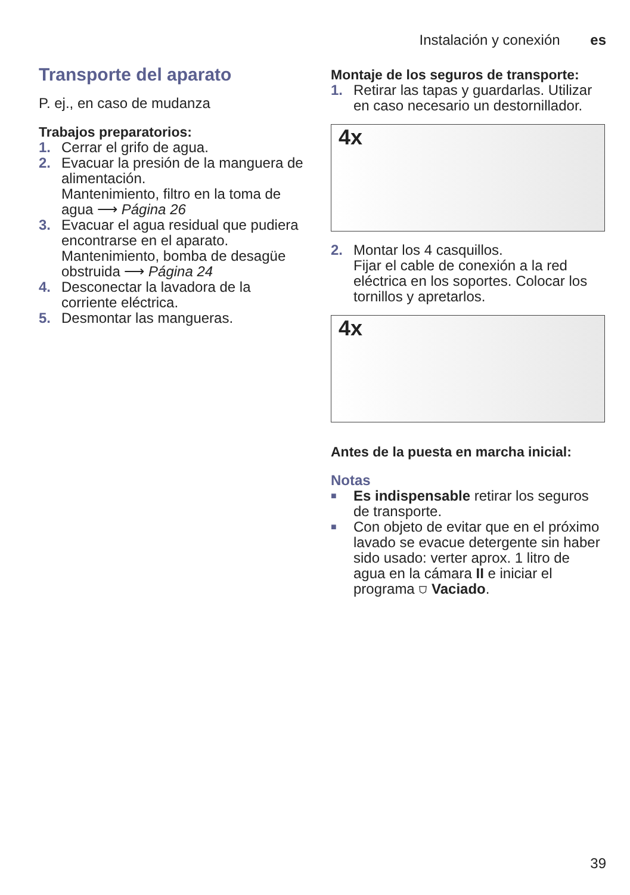Instalación y conexión es
Transporte del aparato
P. ej., en caso de mudanza
Trabajos preparatorios:
1. Cerrar el grifo de agua.
2. Evacuar la presión de la manguera de alimentación.
Mantenimiento, filtro en la toma de agua ⟶ Página 26
3. Evacuar el agua residual que pudiera encontrarse en el aparato.
Mantenimiento, bomba de desagüe obstruida ⟶ Página 24
4. Desconectar la lavadora de la corriente eléctrica.
5. Desmontar las mangueras.
Montaje de los seguros de transporte:
1. Retirar las tapas y guardarlas. Utilizar en caso necesario un destornillador.
4x
2. Montar los 4 casquillos.
Fijar el cable de conexión a la red eléctrica en los soportes. Colocar los tornillos y apretarlos.
4x
Antes de la puesta en marcha inicial:
Notas
■
Es indispensable retirar los seguros de transporte.
■
Con objeto de evitar que en el próximo lavado se evacue detergente sin haber sido usado: verter aprox. 1 litro de agua en la cámara II e iniciar el programa ⛉ Vaciado.
39